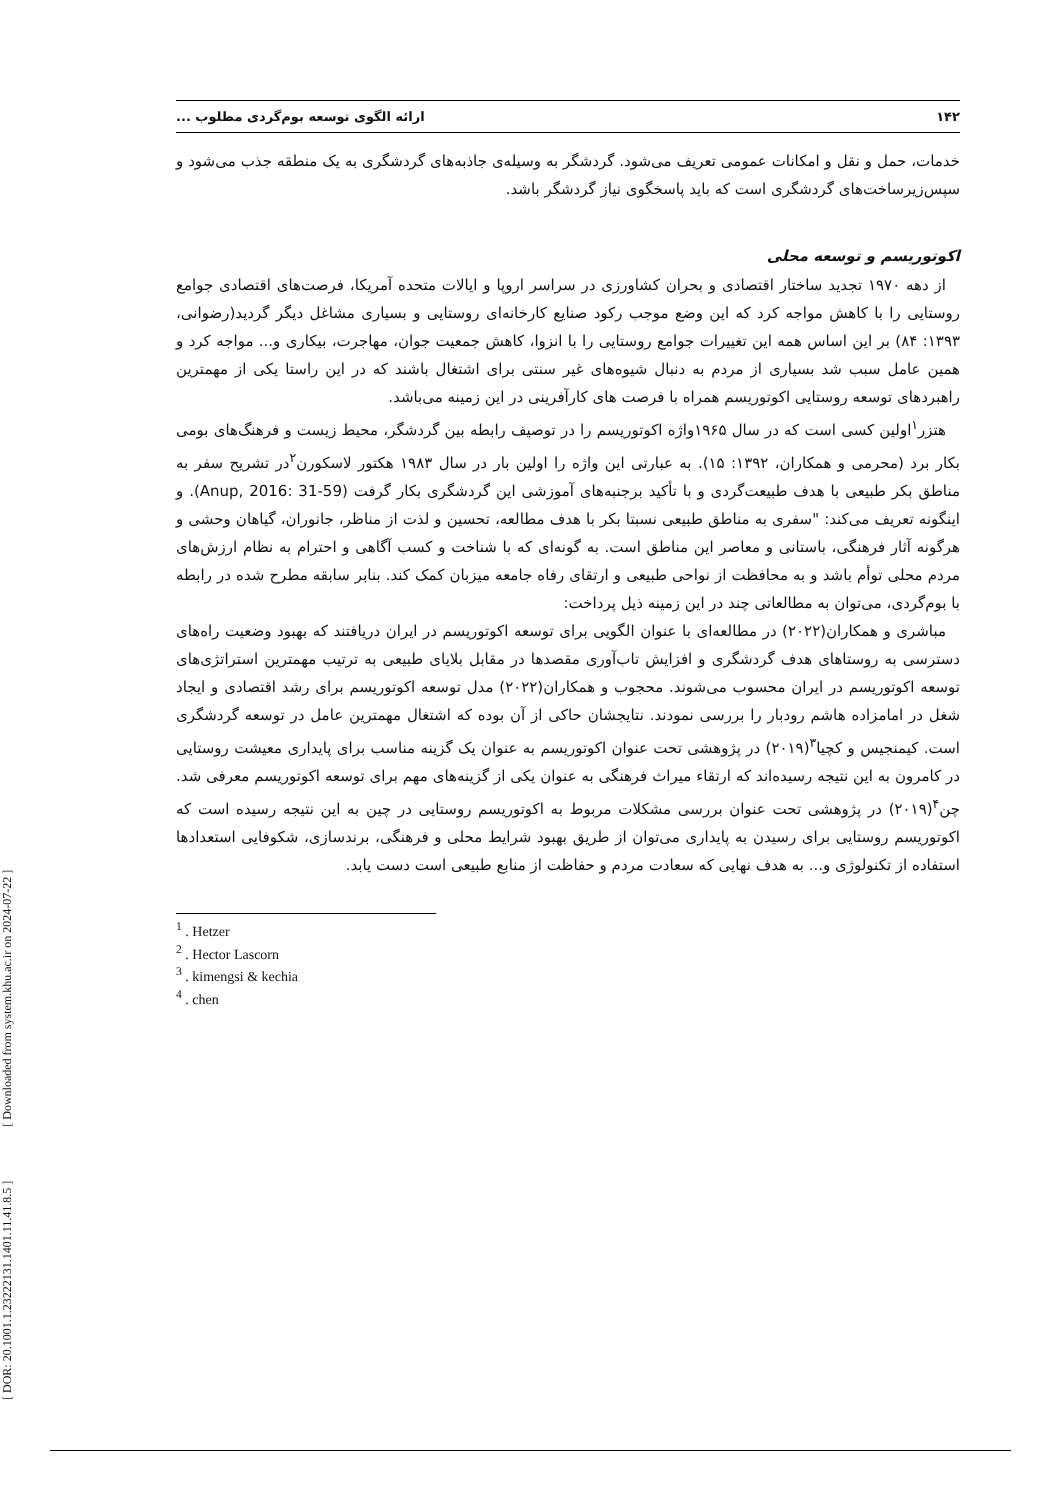۱۴۲ ارائه الگوی توسعه بوم‌گردی مطلوب ...
خدمات، حمل و نقل و امکانات عمومی تعریف می‌شود. گردشگر به وسیله‌ی جاذبه‌های گردشگری به یک منطقه جذب می‌شود و سپس‌زیرساخت‌های گردشگری است که باید پاسخگوی نیاز گردشگر باشد.
اکوتوریسم و توسعه محلی
از دهه ۱۹۷۰ تجدید ساختار اقتصادی و بحران کشاورزی در سراسر اروپا و ایالات متحده آمریکا، فرصت‌های اقتصادی جوامع روستایی را با کاهش مواجه کرد که این وضع موجب رکود صنایع کارخانه‌ای روستایی و بسیاری مشاغل دیگر گردید(رضوانی، ۱۳۹۳: ۸۴) بر این اساس همه این تغییرات جوامع روستایی را با انزوا، کاهش جمعیت جوان، مهاجرت، بیکاری و... مواجه کرد و همین عامل سبب شد بسیاری از مردم به دنبال شیوه‌های غیر سنتی برای اشتغال باشند که در این راستا یکی از مهمترین راهبردهای توسعه روستایی اکوتوریسم همراه با فرصت های کارآفرینی در این زمینه می‌باشد.
هتزر<sup>۱</sup>اولین کسی است که در سال ۱۹۶۵واژه اکوتوریسم را در توصیف رابطه بین گردشگر، محیط زیست و فرهنگ‌های بومی بکار برد (محرمی و همکاران، ۱۳۹۲: ۱۵). به عبارتی این واژه را اولین بار در سال ۱۹۸۳ هکتور لاسکورن<sup>۲</sup>در تشریح سفر به مناطق بکر طبیعی با هدف طبیعت‌گردی و با تأکید برجنبه‌های آموزشی این گردشگری بکار گرفت (Anup, 2016: 31-59). و اینگونه تعریف می‌کند: "سفری به مناطق طبیعی نسبتا بکر با هدف مطالعه، تحسین و لذت از مناظر، جانوران، گیاهان وحشی و هرگونه آثار فرهنگی، باستانی و معاصر این مناطق است. به گونه‌ای که با شناخت و کسب آگاهی و احترام به نظام ارزش‌های مردم محلی توأم باشد و به محافظت از نواحی طبیعی و ارتقای رفاه جامعه میزبان کمک کند. بنابر سابقه مطرح شده در رابطه با بوم‌گردی، می‌توان به مطالعاتی چند در این زمینه ذیل پرداخت:
مباشری و همکاران(۲۰۲۲) در مطالعه‌ای با عنوان الگویی برای توسعه اکوتوریسم در ایران دریافتند که بهبود وضعیت راه‌های دسترسی به روستاهای هدف گردشگری و افزایش تاب‌آوری مقصدها در مقابل بلایای طبیعی به ترتیب مهمترین استراتژی‌های توسعه اکوتوریسم در ایران محسوب می‌شوند. محجوب و همکاران(۲۰۲۲) مدل توسعه اکوتوریسم برای رشد اقتصادی و ایجاد شغل در امامزاده هاشم رودبار را بررسی نمودند. نتایجشان حاکی از آن بوده که اشتغال مهمترین عامل در توسعه گردشگری است. کیمنجیس و کچیا<sup>۳</sup>(۲۰۱۹) در پژوهشی تحت عنوان اکوتوریسم به عنوان یک گزینه مناسب برای پایداری معیشت روستایی در کامرون به این نتیجه رسیده‌اند که ارتقاء میراث فرهنگی به عنوان یکی از گزینه‌های مهم برای توسعه اکوتوریسم معرفی شد. چن<sup>۴</sup>(۲۰۱۹) در پژوهشی تحت عنوان بررسی مشکلات مربوط به اکوتوریسم روستایی در چین به این نتیجه رسیده است که اکوتوریسم روستایی برای رسیدن به پایداری می‌توان از طریق بهبود شرایط محلی و فرهنگی، برندسازی، شکوفایی استعدادها استفاده از تکنولوژی و... به هدف نهایی که سعادت مردم و حفاظت از منابع طبیعی است دست یابد.
<sup>1</sup> . Hetzer
<sup>2</sup> . Hector Lascorn
<sup>3</sup> . kimengsi & kechia
<sup>4</sup> . chen
[ DOR: 20.1001.1.23222131.1401.11.41.8.5 ] [ Downloaded from system.khu.ac.ir on 2024-07-22 ]